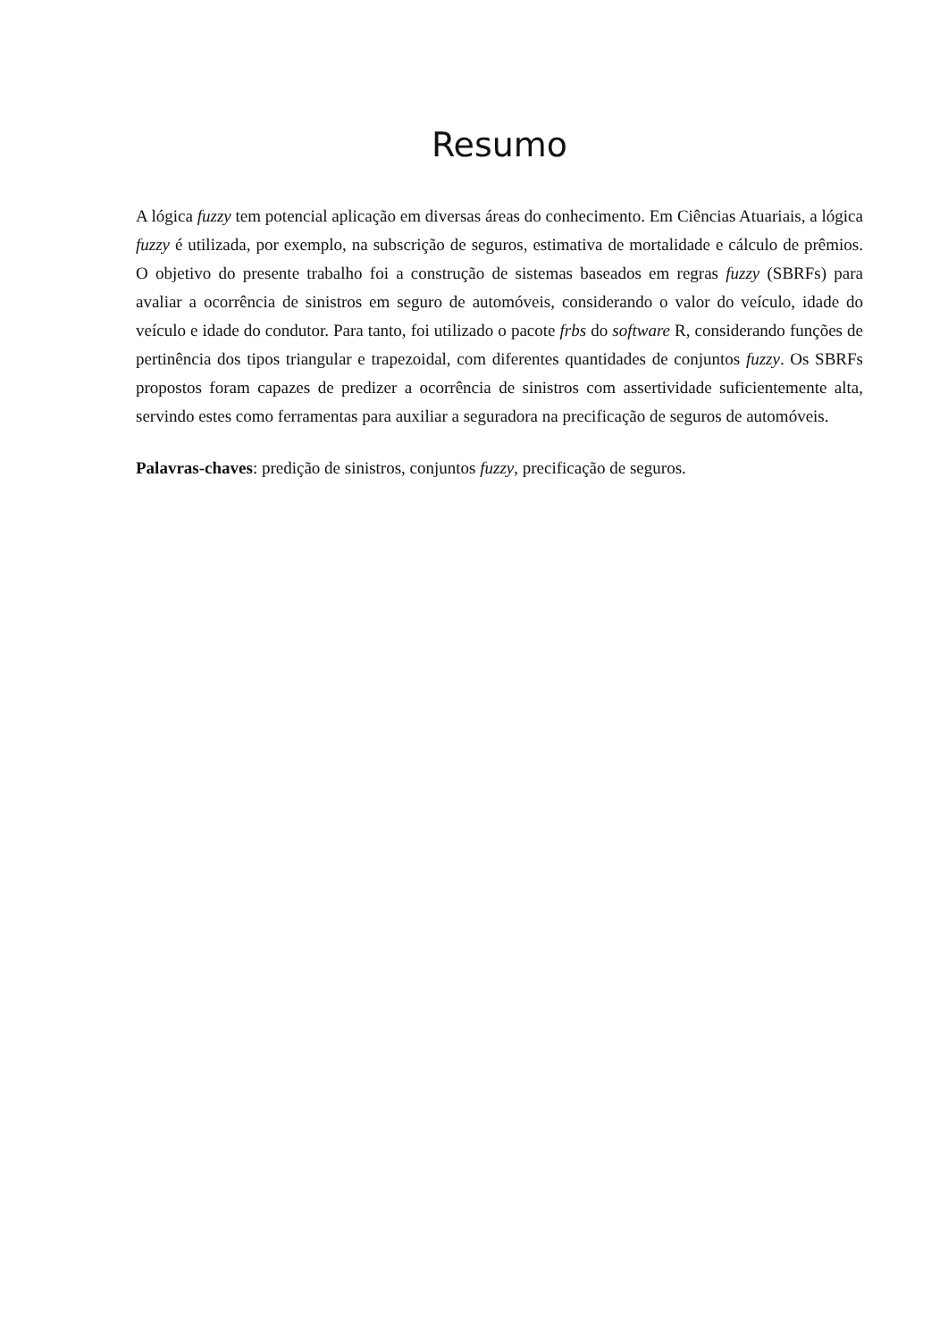Resumo
A lógica fuzzy tem potencial aplicação em diversas áreas do conhecimento. Em Ciências Atuariais, a lógica fuzzy é utilizada, por exemplo, na subscrição de seguros, estimativa de mortalidade e cálculo de prêmios. O objetivo do presente trabalho foi a construção de sistemas baseados em regras fuzzy (SBRFs) para avaliar a ocorrência de sinistros em seguro de automóveis, considerando o valor do veículo, idade do veículo e idade do condutor. Para tanto, foi utilizado o pacote frbs do software R, considerando funções de pertinência dos tipos triangular e trapezoidal, com diferentes quantidades de conjuntos fuzzy. Os SBRFs propostos foram capazes de predizer a ocorrência de sinistros com assertividade suficientemente alta, servindo estes como ferramentas para auxiliar a seguradora na precificação de seguros de automóveis.
Palavras-chaves: predição de sinistros, conjuntos fuzzy, precificação de seguros.